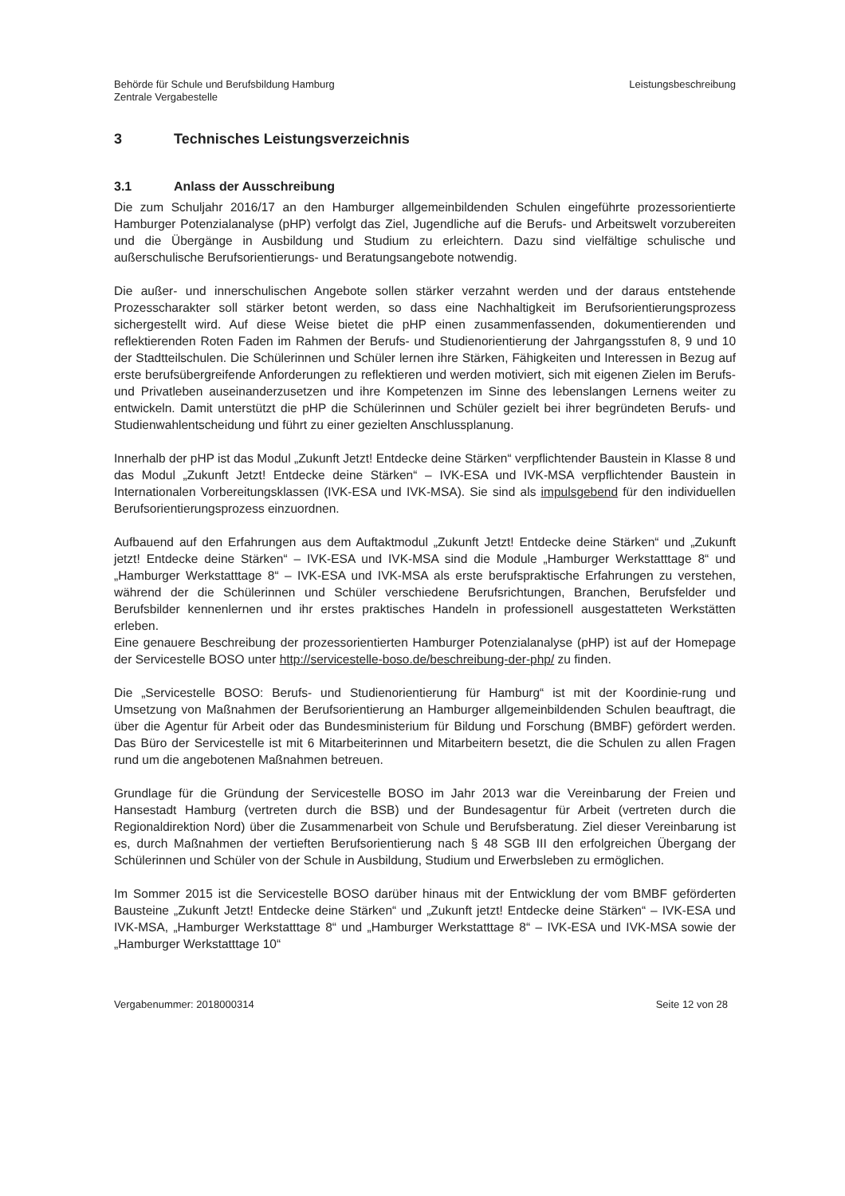Behörde für Schule und Berufsbildung Hamburg
Zentrale Vergabestelle
Leistungsbeschreibung
3 Technisches Leistungsverzeichnis
3.1 Anlass der Ausschreibung
Die zum Schuljahr 2016/17 an den Hamburger allgemeinbildenden Schulen eingeführte prozessorientierte Hamburger Potenzialanalyse (pHP) verfolgt das Ziel, Jugendliche auf die Berufs- und Arbeitswelt vorzubereiten und die Übergänge in Ausbildung und Studium zu erleichtern. Dazu sind vielfältige schulische und außerschulische Berufsorientierungs- und Beratungsangebote notwendig.
Die außer- und innerschulischen Angebote sollen stärker verzahnt werden und der daraus entstehende Prozesscharakter soll stärker betont werden, so dass eine Nachhaltigkeit im Berufsorientierungsprozess sichergestellt wird. Auf diese Weise bietet die pHP einen zusammenfassenden, dokumentierenden und reflektierenden Roten Faden im Rahmen der Berufs- und Studienorientierung der Jahrgangsstufen 8, 9 und 10 der Stadtteilschulen. Die Schülerinnen und Schüler lernen ihre Stärken, Fähigkeiten und Interessen in Bezug auf erste berufsübergreifende Anforderungen zu reflektieren und werden motiviert, sich mit eigenen Zielen im Berufs- und Privatleben auseinanderzusetzen und ihre Kompetenzen im Sinne des lebenslangen Lernens weiter zu entwickeln. Damit unterstützt die pHP die Schülerinnen und Schüler gezielt bei ihrer begründeten Berufs- und Studienwahlentscheidung und führt zu einer gezielten Anschlussplanung.
Innerhalb der pHP ist das Modul „Zukunft Jetzt! Entdecke deine Stärken“ verpflichtender Baustein in Klasse 8 und das Modul „Zukunft Jetzt! Entdecke deine Stärken“ – IVK-ESA und IVK-MSA verpflichtender Baustein in Internationalen Vorbereitungsklassen (IVK-ESA und IVK-MSA). Sie sind als impulsgebend für den individuellen Berufsorientierungsprozess einzuordnen.
Aufbauend auf den Erfahrungen aus dem Auftaktmodul „Zukunft Jetzt! Entdecke deine Stärken“ und „Zukunft jetzt! Entdecke deine Stärken“ – IVK-ESA und IVK-MSA sind die Module „Hamburger Werkstatttage 8“ und „Hamburger Werkstatttage 8“ – IVK-ESA und IVK-MSA als erste berufspraktische Erfahrungen zu verstehen, während der die Schülerinnen und Schüler verschiedene Berufsrichtungen, Branchen, Berufsfelder und Berufsbilder kennenlernen und ihr erstes praktisches Handeln in professionell ausgestatteten Werkstätten erleben.
Eine genauere Beschreibung der prozessorientierten Hamburger Potenzialanalyse (pHP) ist auf der Homepage der Servicestelle BOSO unter http://servicestelle-boso.de/beschreibung-der-php/ zu finden.
Die „Servicestelle BOSO: Berufs- und Studienorientierung für Hamburg“ ist mit der Koordinie-rung und Umsetzung von Maßnahmen der Berufsorientierung an Hamburger allgemeinbildenden Schulen beauftragt, die über die Agentur für Arbeit oder das Bundesministerium für Bildung und Forschung (BMBF) gefördert werden. Das Büro der Servicestelle ist mit 6 Mitarbeiterinnen und Mitarbeitern besetzt, die die Schulen zu allen Fragen rund um die angebotenen Maßnahmen betreuen.
Grundlage für die Gründung der Servicestelle BOSO im Jahr 2013 war die Vereinbarung der Freien und Hansestadt Hamburg (vertreten durch die BSB) und der Bundesagentur für Arbeit (vertreten durch die Regionaldirektion Nord) über die Zusammenarbeit von Schule und Berufsberatung. Ziel dieser Vereinbarung ist es, durch Maßnahmen der vertieften Berufsorientierung nach § 48 SGB III den erfolgreichen Übergang der Schülerinnen und Schüler von der Schule in Ausbildung, Studium und Erwerbsleben zu ermöglichen.
Im Sommer 2015 ist die Servicestelle BOSO darüber hinaus mit der Entwicklung der vom BMBF geförderten Bausteine „Zukunft Jetzt! Entdecke deine Stärken“ und „Zukunft jetzt! Entdecke deine Stärken“ – IVK-ESA und IVK-MSA, „Hamburger Werkstatttage 8“ und „Hamburger Werkstatttage 8“ – IVK-ESA und IVK-MSA sowie der „Hamburger Werkstatttage 10“
Vergabenummer: 2018000314 Seite 12 von 28